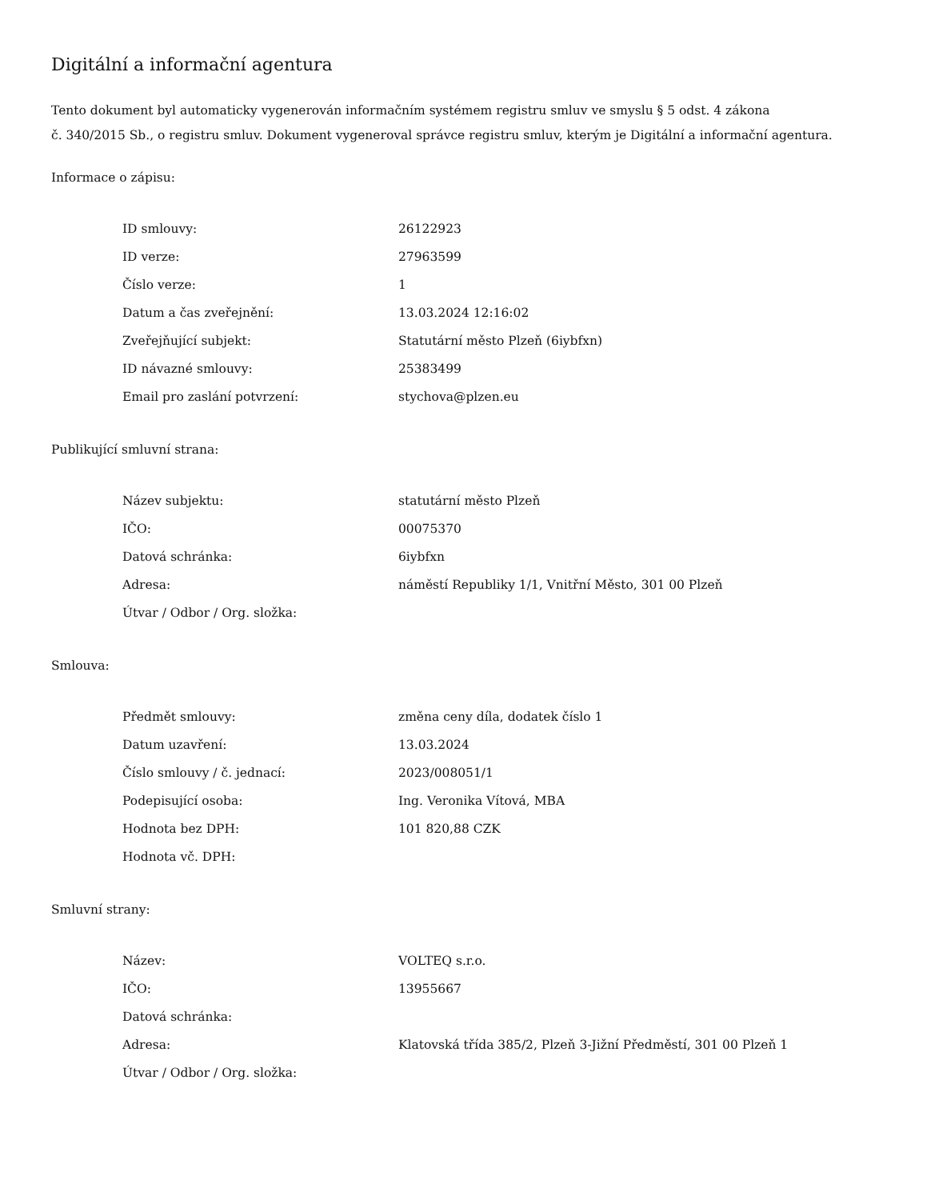Digitální a informační agentura
Tento dokument byl automaticky vygenerován informačním systémem registru smluv ve smyslu § 5 odst. 4 zákona
č. 340/2015 Sb., o registru smluv. Dokument vygeneroval správce registru smluv, kterým je Digitální a informační agentura.
Informace o zápisu:
| ID smlouvy: | 26122923 |
| ID verze: | 27963599 |
| Číslo verze: | 1 |
| Datum a čas zveřejnění: | 13.03.2024 12:16:02 |
| Zveřejňující subjekt: | Statutární město Plzeň (6iybfxn) |
| ID návazné smlouvy: | 25383499 |
| Email pro zaslání potvrzení: | stychova@plzen.eu |
Publikující smluvní strana:
| Název subjektu: | statutární město Plzeň |
| IČO: | 00075370 |
| Datová schránka: | 6iybfxn |
| Adresa: | náměstí Republiky 1/1, Vnitřní Město, 301 00 Plzeň |
| Útvar / Odbor / Org. složka: | |
Smlouva:
| Předmět smlouvy: | změna ceny díla, dodatek číslo 1 |
| Datum uzavření: | 13.03.2024 |
| Číslo smlouvy / č. jednací: | 2023/008051/1 |
| Podepisující osoba: | Ing. Veronika Vítová, MBA |
| Hodnota bez DPH: | 101 820,88 CZK |
| Hodnota vč. DPH: | |
Smluvní strany:
| Název: | VOLTEQ s.r.o. |
| IČO: | 13955667 |
| Datová schránka: | |
| Adresa: | Klatovská třída 385/2, Plzeň 3-Jižní Předměstí, 301 00 Plzeň 1 |
| Útvar / Odbor / Org. složka: | |